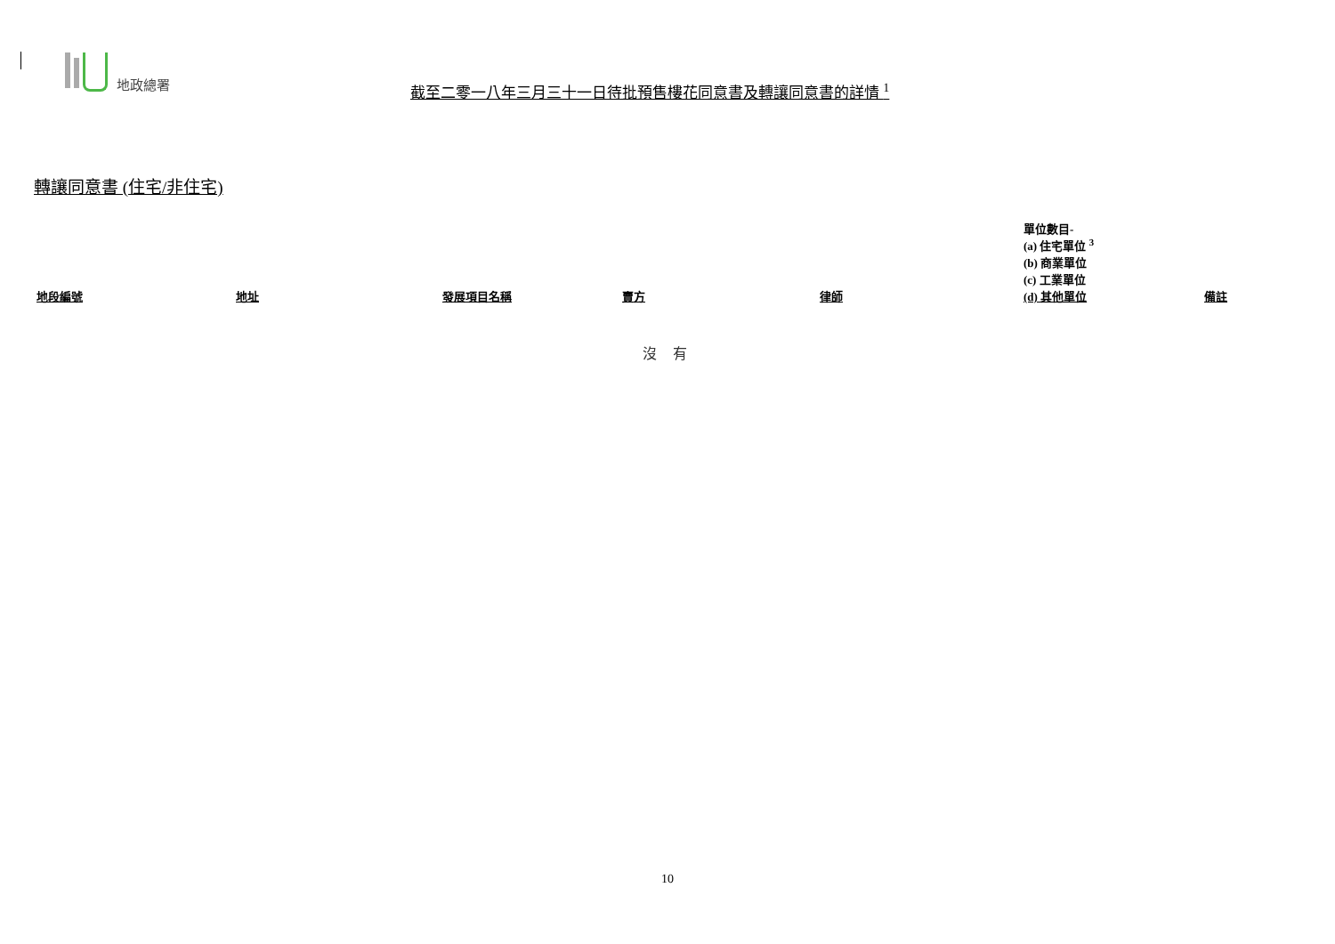地政總署 截至二零一八年三月三十一日待批預售樓花同意書及轉讓同意書的詳情 <sup>1</sup>
轉讓同意書 (住宅/非住宅)
| 地段編號 | 地址 | 發展項目名稱 | 賣方 | 律師 | 單位數目- (a) 住宅單位 <sup>3</sup> (b) 商業單位 (c) 工業單位 (d) 其他單位 | 備註 |
| --- | --- | --- | --- | --- | --- | --- |
沒 有
10